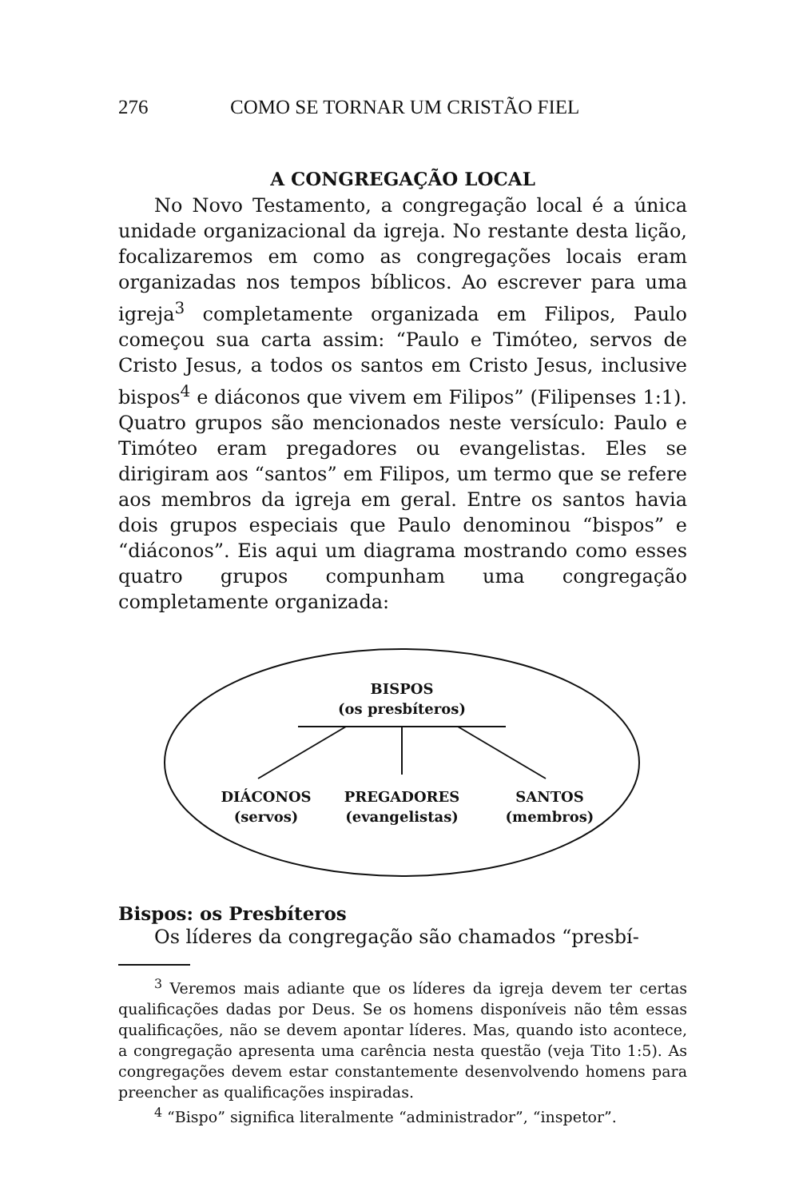276 COMO SE TORNAR UM CRISTÃO FIEL
A CONGREGAÇÃO LOCAL
No Novo Testamento, a congregação local é a única unidade organizacional da igreja. No restante desta lição, focalizaremos em como as congregações locais eram organizadas nos tempos bíblicos. Ao escrever para uma igreja<sup>3</sup> completamente organizada em Filipos, Paulo começou sua carta assim: “Paulo e Timóteo, servos de Cristo Jesus, a todos os santos em Cristo Jesus, inclusive bispos<sup>4</sup> e diáconos que vivem em Filipos” (Filipenses 1:1). Quatro grupos são mencionados neste versículo: Paulo e Timóteo eram pregadores ou evangelistas. Eles se dirigiram aos “santos” em Filipos, um termo que se refere aos membros da igreja em geral. Entre os santos havia dois grupos especiais que Paulo denominou “bispos” e “diáconos”. Eis aqui um diagrama mostrando como esses quatro grupos compunham uma congregação completamente organizada:
BISPOS
(os presbíteros)
DIÁCONOS
(servos)
PREGADORES
(evangelistas)
SANTOS
(membros)
Bispos: os Presbíteros
Os líderes da congregação são chamados “presbí-
<sup>3</sup> Veremos mais adiante que os líderes da igreja devem ter certas qualificações dadas por Deus. Se os homens disponíveis não têm essas qualificações, não se devem apontar líderes. Mas, quando isto acontece, a congregação apresenta uma carência nesta questão (veja Tito 1:5). As congregações devem estar constantemente desenvolvendo homens para preencher as qualificações inspiradas.
<sup>4</sup> “Bispo” significa literalmente “administrador”, “inspetor”.